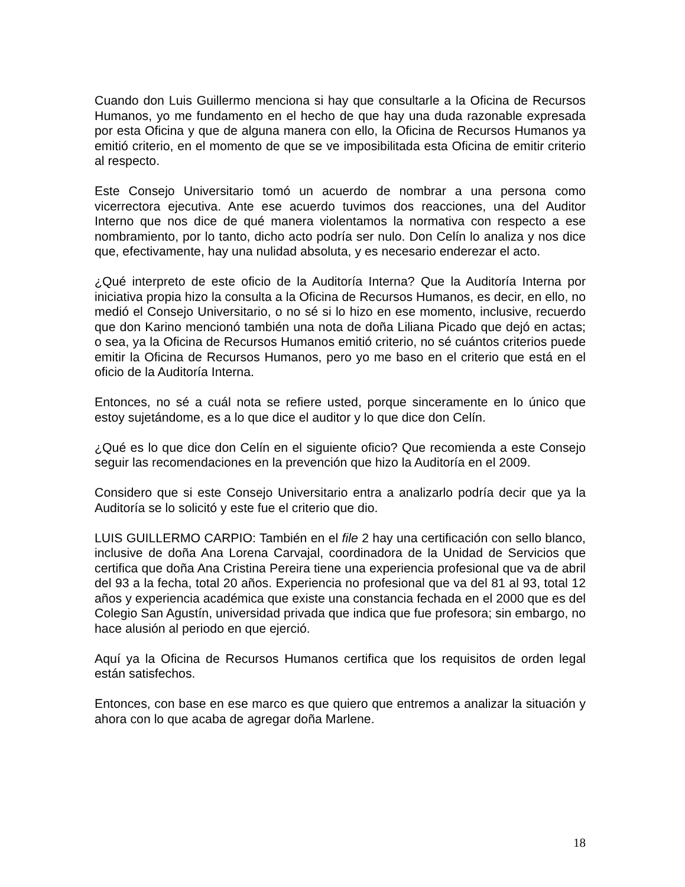Cuando don Luis Guillermo menciona si hay que consultarle a la Oficina de Recursos Humanos, yo me fundamento en el hecho de que hay una duda razonable expresada por esta Oficina y que de alguna manera con ello, la Oficina de Recursos Humanos ya emitió criterio, en el momento de que se ve imposibilitada esta Oficina de emitir criterio al respecto.
Este Consejo Universitario tomó un acuerdo de nombrar a una persona como vicerrectora ejecutiva. Ante ese acuerdo tuvimos dos reacciones, una del Auditor Interno que nos dice de qué manera violentamos la normativa con respecto a ese nombramiento, por lo tanto, dicho acto podría ser nulo. Don Celín lo analiza y nos dice que, efectivamente, hay una nulidad absoluta, y es necesario enderezar el acto.
¿Qué interpreto de este oficio de la Auditoría Interna? Que la Auditoría Interna por iniciativa propia hizo la consulta a la Oficina de Recursos Humanos, es decir, en ello, no medió el Consejo Universitario, o no sé si lo hizo en ese momento, inclusive, recuerdo que don Karino mencionó también una nota de doña Liliana Picado que dejó en actas; o sea, ya la Oficina de Recursos Humanos emitió criterio, no sé cuántos criterios puede emitir la Oficina de Recursos Humanos, pero yo me baso en el criterio que está en el oficio de la Auditoría Interna.
Entonces, no sé a cuál nota se refiere usted, porque sinceramente en lo único que estoy sujetándome, es a lo que dice el auditor y lo que dice don Celín.
¿Qué es lo que dice don Celín en el siguiente oficio? Que recomienda a este Consejo seguir las recomendaciones en la prevención que hizo la Auditoría en el 2009.
Considero que si este Consejo Universitario entra a analizarlo podría decir que ya la Auditoría se lo solicitó y este fue el criterio que dio.
LUIS GUILLERMO CARPIO: También en el file 2 hay una certificación con sello blanco, inclusive de doña Ana Lorena Carvajal, coordinadora de la Unidad de Servicios que certifica que doña Ana Cristina Pereira tiene una experiencia profesional que va de abril del 93 a la fecha, total 20 años. Experiencia no profesional que va del 81 al 93, total 12 años y experiencia académica que existe una constancia fechada en el 2000 que es del Colegio San Agustín, universidad privada que indica que fue profesora; sin embargo, no hace alusión al periodo en que ejerció.
Aquí ya la Oficina de Recursos Humanos certifica que los requisitos de orden legal están satisfechos.
Entonces, con base en ese marco es que quiero que entremos a analizar la situación y ahora con lo que acaba de agregar doña Marlene.
18